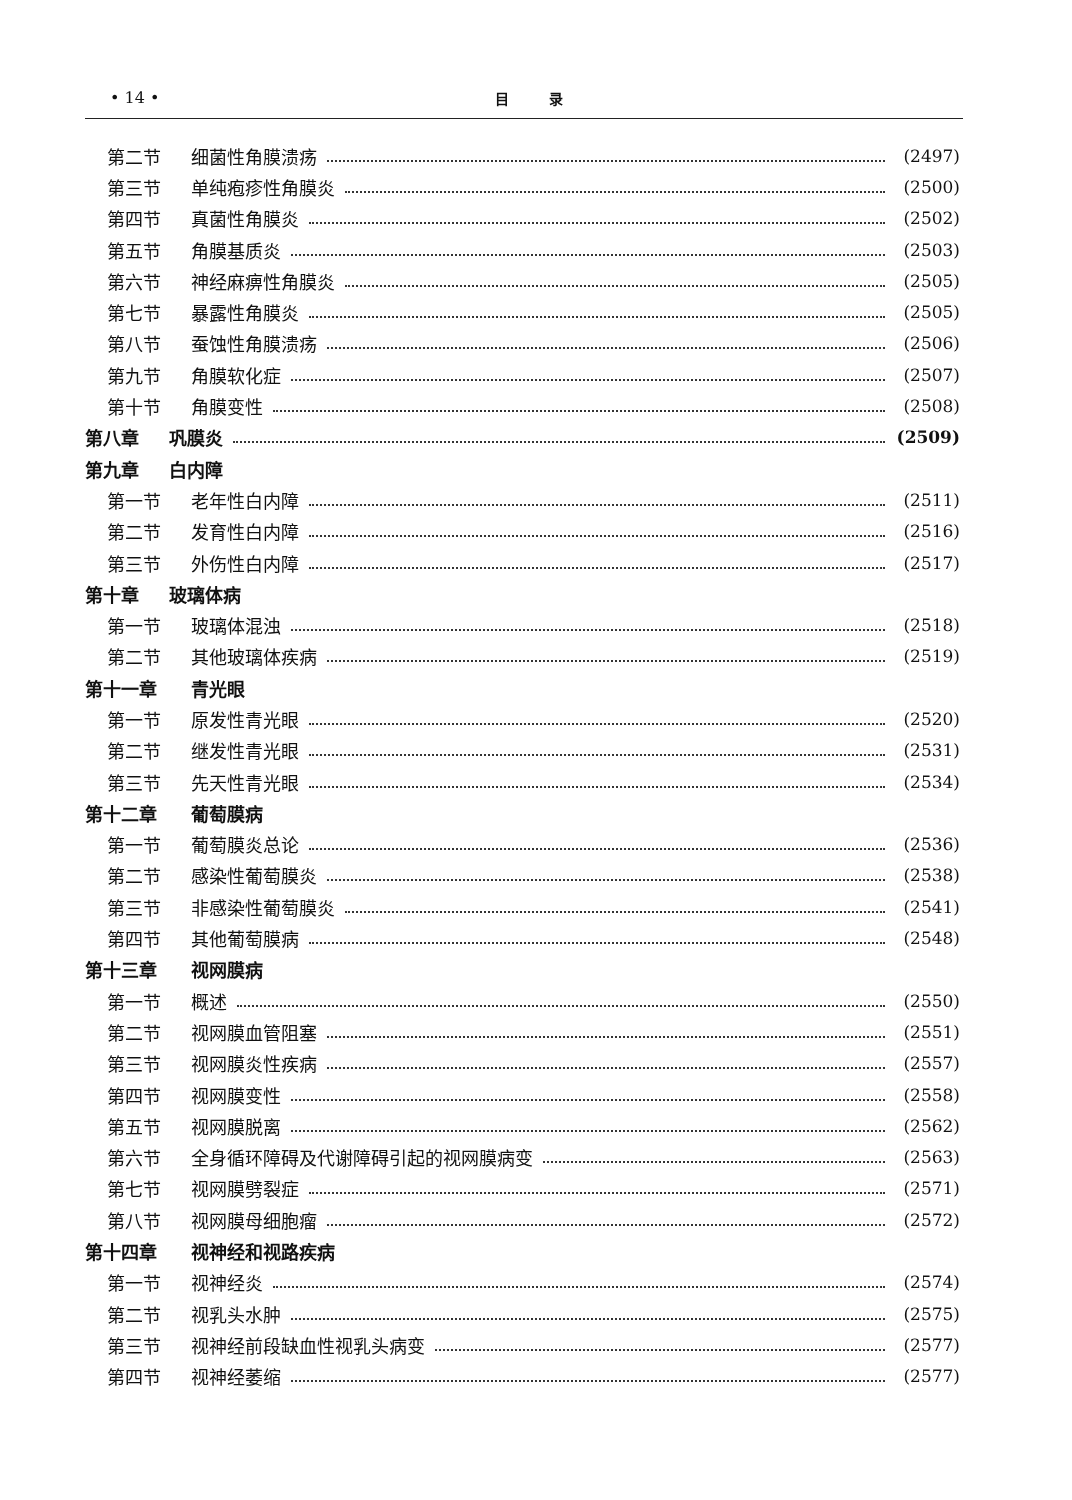• 14 • 目录
第二节 细菌性角膜溃疡 (2497)
第三节 单纯疱疹性角膜炎 (2500)
第四节 真菌性角膜炎 (2502)
第五节 角膜基质炎 (2503)
第六节 神经麻痹性角膜炎 (2505)
第七节 暴露性角膜炎 (2505)
第八节 蚕蚀性角膜溃疡 (2506)
第九节 角膜软化症 (2507)
第十节 角膜变性 (2508)
第八章 巩膜炎 (2509)
第九章 白内障
第一节 老年性白内障 (2511)
第二节 发育性白内障 (2516)
第三节 外伤性白内障 (2517)
第十章 玻璃体病
第一节 玻璃体混浊 (2518)
第二节 其他玻璃体疾病 (2519)
第十一章 青光眼
第一节 原发性青光眼 (2520)
第二节 继发性青光眼 (2531)
第三节 先天性青光眼 (2534)
第十二章 葡萄膜病
第一节 葡萄膜炎总论 (2536)
第二节 感染性葡萄膜炎 (2538)
第三节 非感染性葡萄膜炎 (2541)
第四节 其他葡萄膜病 (2548)
第十三章 视网膜病
第一节 概述 (2550)
第二节 视网膜血管阻塞 (2551)
第三节 视网膜炎性疾病 (2557)
第四节 视网膜变性 (2558)
第五节 视网膜脱离 (2562)
第六节 全身循环障碍及代谢障碍引起的视网膜病变 (2563)
第七节 视网膜劈裂症 (2571)
第八节 视网膜母细胞瘤 (2572)
第十四章 视神经和视路疾病
第一节 视神经炎 (2574)
第二节 视乳头水肿 (2575)
第三节 视神经前段缺血性视乳头病变 (2577)
第四节 视神经萎缩 (2577)